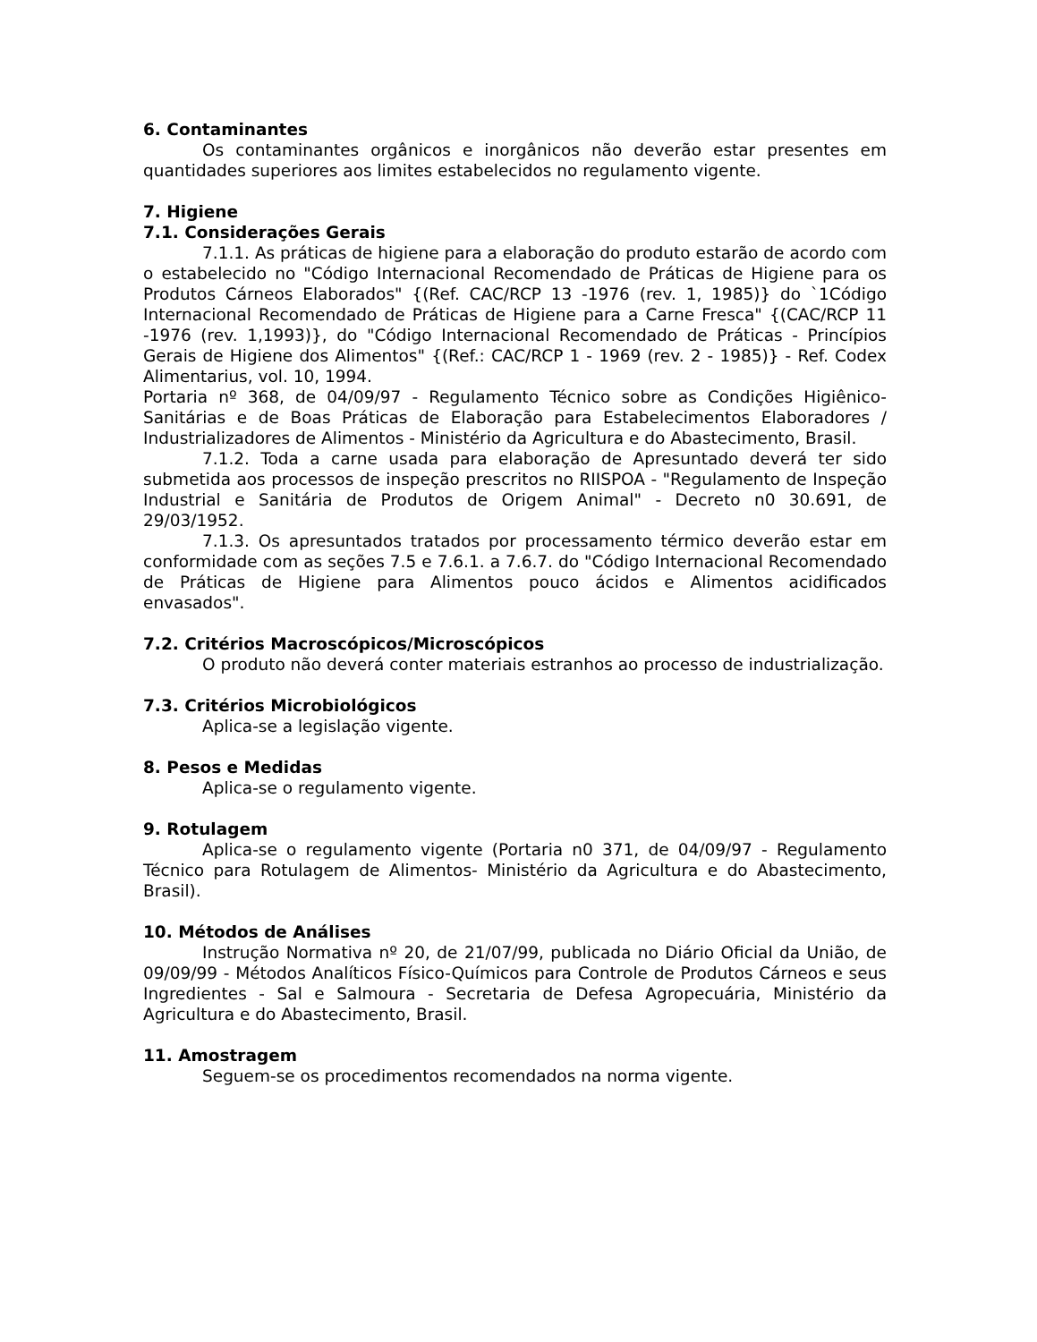6. Contaminantes
Os contaminantes orgânicos e inorgânicos não deverão estar presentes em quantidades superiores aos limites estabelecidos no regulamento vigente.
7. Higiene
7.1. Considerações Gerais
7.1.1. As práticas de higiene para a elaboração do produto estarão de acordo com o estabelecido no "Código Internacional Recomendado de Práticas de Higiene para os Produtos Cárneos Elaborados" {(Ref. CAC/RCP 13 -1976 (rev. 1, 1985)} do `1Código Internacional Recomendado de Práticas de Higiene para a Carne Fresca" {(CAC/RCP 11 -1976 (rev. 1,1993)}, do "Código Internacional Recomendado de Práticas - Princípios Gerais de Higiene dos Alimentos" {(Ref.: CAC/RCP 1 - 1969 (rev. 2 - 1985)} - Ref. Codex Alimentarius, vol. 10, 1994.
Portaria nº 368, de 04/09/97 - Regulamento Técnico sobre as Condições Higiênico-Sanitárias e de Boas Práticas de Elaboração para Estabelecimentos Elaboradores / Industrializadores de Alimentos - Ministério da Agricultura e do Abastecimento, Brasil.
7.1.2. Toda a carne usada para elaboração de Apresuntado deverá ter sido submetida aos processos de inspeção prescritos no RIISPOA - "Regulamento de Inspeção Industrial e Sanitária de Produtos de Origem Animal" - Decreto n0 30.691, de 29/03/1952.
7.1.3. Os apresuntados tratados por processamento térmico deverão estar em conformidade com as seções 7.5 e 7.6.1. a 7.6.7. do "Código Internacional Recomendado de Práticas de Higiene para Alimentos pouco ácidos e Alimentos acidificados envasados".
7.2. Critérios Macroscópicos/Microscópicos
O produto não deverá conter materiais estranhos ao processo de industrialização.
7.3. Critérios Microbiológicos
Aplica-se a legislação vigente.
8. Pesos e Medidas
Aplica-se o regulamento vigente.
9. Rotulagem
Aplica-se o regulamento vigente (Portaria n0 371, de 04/09/97 - Regulamento Técnico para Rotulagem de Alimentos- Ministério da Agricultura e do Abastecimento, Brasil).
10. Métodos de Análises
Instrução Normativa nº 20, de 21/07/99, publicada no Diário Oficial da União, de 09/09/99 - Métodos Analíticos Físico-Químicos para Controle de Produtos Cárneos e seus Ingredientes - Sal e Salmoura - Secretaria de Defesa Agropecuária, Ministério da Agricultura e do Abastecimento, Brasil.
11. Amostragem
Seguem-se os procedimentos recomendados na norma vigente.